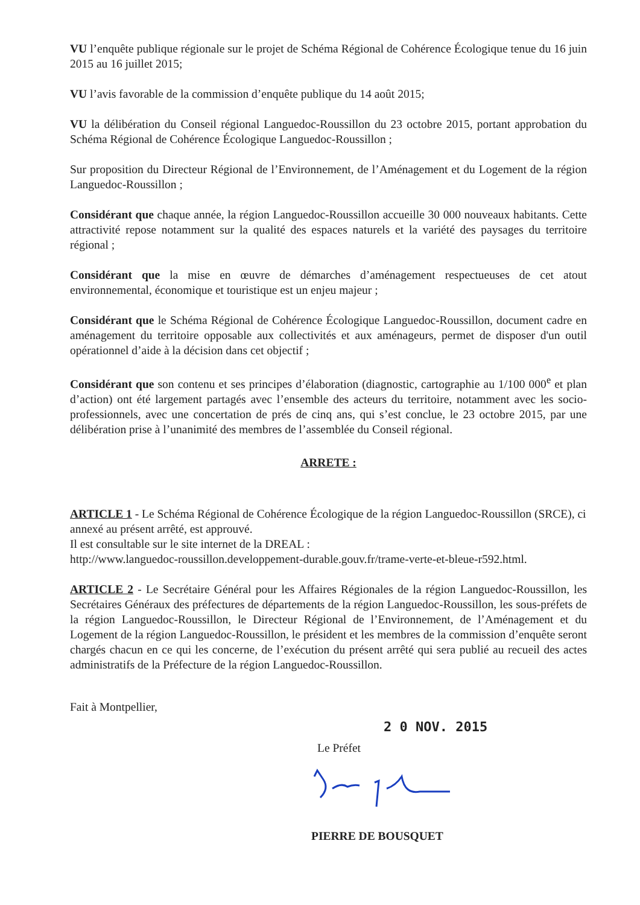VU l’enquête publique régionale sur le projet de Schéma Régional de Cohérence Écologique tenue du 16 juin 2015 au 16 juillet 2015;
VU l’avis favorable de la commission d’enquête publique du 14 août 2015;
VU la délibération du Conseil régional Languedoc-Roussillon du 23 octobre 2015, portant approbation du Schéma Régional de Cohérence Écologique Languedoc-Roussillon ;
Sur proposition du Directeur Régional de l’Environnement, de l’Aménagement et du Logement de la région Languedoc-Roussillon ;
Considérant que chaque année, la région Languedoc-Roussillon accueille 30 000 nouveaux habitants. Cette attractivité repose notamment sur la qualité des espaces naturels et la variété des paysages du territoire régional ;
Considérant que la mise en œuvre de démarches d’aménagement respectueuses de cet atout environnemental, économique et touristique est un enjeu majeur ;
Considérant que le Schéma Régional de Cohérence Écologique Languedoc-Roussillon, document cadre en aménagement du territoire opposable aux collectivités et aux aménageurs, permet de disposer d'un outil opérationnel d’aide à la décision dans cet objectif ;
Considérant que son contenu et ses principes d’élaboration (diagnostic, cartographie au 1/100 000<sup>e</sup> et plan d’action) ont été largement partagés avec l’ensemble des acteurs du territoire, notamment avec les socio-professionnels, avec une concertation de prés de cinq ans, qui s’est conclue, le 23 octobre 2015, par une délibération prise à l’unanimité des membres de l’assemblée du Conseil régional.
ARRETE :
ARTICLE 1 - Le Schéma Régional de Cohérence Écologique de la région Languedoc-Roussillon (SRCE), ci annexé au présent arrêté, est approuvé.
Il est consultable sur le site internet de la DREAL :
http://www.languedoc-roussillon.developpement-durable.gouv.fr/trame-verte-et-bleue-r592.html.
ARTICLE 2 - Le Secrétaire Général pour les Affaires Régionales de la région Languedoc-Roussillon, les Secrétaires Généraux des préfectures de départements de la région Languedoc-Roussillon, les sous-préfets de la région Languedoc-Roussillon, le Directeur Régional de l’Environnement, de l’Aménagement et du Logement de la région Languedoc-Roussillon, le président et les membres de la commission d’enquête seront chargés chacun en ce qui les concerne, de l’exécution du présent arrêté qui sera publié au recueil des actes administratifs de la Préfecture de la région Languedoc-Roussillon.
Fait à Montpellier,
2 0 NOV. 2015
Le Préfet
PIERRE DE BOUSQUET